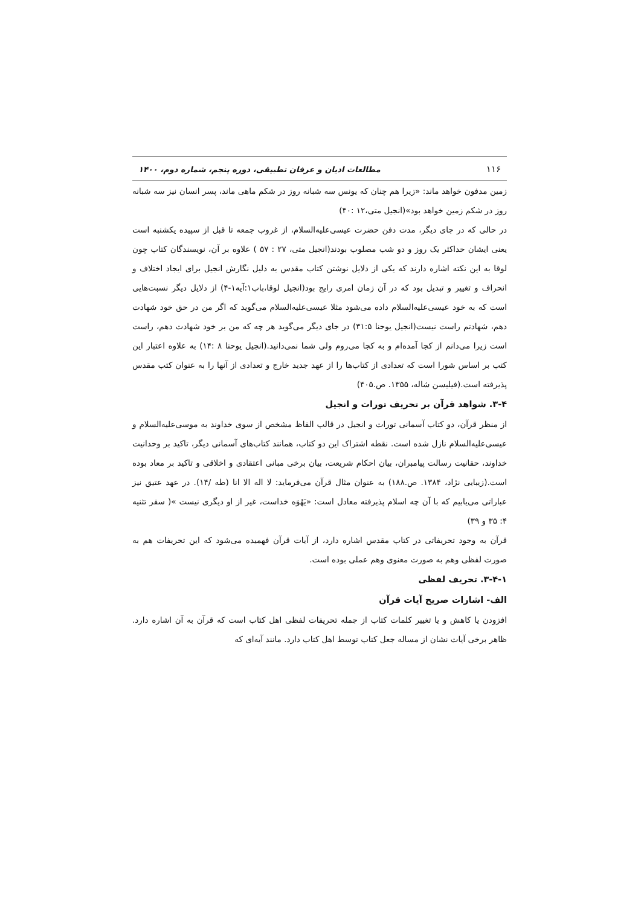۱۱۶ مطالعات ادیان و عرفان تطبیقی، دوره پنجم، شماره دوم، ۱۴۰۰
زمین مدفون خواهد ماند: «زیرا هم چنان که یونس سه شبانه روز در شکم ماهی ماند، پسر انسان نیز سه شبانه روز در شکم زمین خواهد بود»(انجیل متی،۱۲ :۴۰)
در حالی که در جای دیگر، مدت دفن حضرت عیسی‌علیه‌السلام، از غروب جمعه تا قبل از سپیده یکشنبه است یعنی ایشان حداکثر یک روز و دو شب مصلوب بودند(انجیل متی، ۲۷ : ۵۷ ) علاوه بر آن، نویسندگان کتاب چون لوقا به این نکته اشاره دارند که یکی از دلایل نوشتن کتاب مقدس به دلیل نگارش انجیل برای ایجاد اختلاف و انحراف و تغییر و تبدیل بود که در آن زمان امری رایج بود(انجیل لوقا،باب۱:آیه۱-۴) از دلایل دیگر نسبت‌هایی است که به خود عیسی‌علیه‌السلام داده می‌شود مثلا عیسی‌علیه‌السلام می‌گوید که اگر من در حق خود شهادت دهم، شهادتم راست نیست(انجیل یوحنا ۳۱:۵) در جای دیگر می‌گوید هر چه که من بر خود شهادت دهم، راست است زیرا می‌دانم از کجا آمده‌ام و به کجا می‌روم ولی شما نمی‌دانید.(انجیل یوحنا ۸ :۱۴) به علاوه اعتبار این کتب بر اساس شورا است که تعدادی از کتاب‌ها را از عهد جدید خارج و تعدادی از آنها را به عنوان کتب مقدس پذیرفته است.(فیلیسن شاله، ۱۳۵۵. ص.۴۰۵)
۳-۴. شواهد قرآن بر تحریف تورات و انجیل
از منظر قرآن، دو کتاب آسمانی تورات و انجیل در قالب الفاظ مشخص از سوی خداوند به موسی‌علیه‌السلام و عیسی‌علیه‌السلام نازل شده است. نقطه اشتراک این دو کتاب، همانند کتاب‌های آسمانی دیگر، تاکید بر وحدانیت خداوند، حقانیت رسالت پیامبران، بیان احکام شریعت، بیان برخی مبانی اعتقادی و اخلاقی و تاکید بر معاد بوده است.(زیبایی نژاد، ۱۳۸۴. ص.۱۸۸) به عنوان مثال قرآن می‌فرماید: لا اله الا انا (طه /۱۴). در عهد عتیق نیز عباراتی می‌یابیم که با آن چه اسلام پذیرفته معادل است: «یَهُوَه خداست، غیر از او دیگری نیست »( سفر تثنیه ۴: ۳۵ و ۳۹)
قرآن به وجود تحریفاتی در کتاب مقدس اشاره دارد، از آیات قرآن فهمیده می‌شود که این تحریفات هم به صورت لفظی وهم به صورت معنوی وهم عملی بوده است.
۳-۴-۱. تحریف لفظی
الف- اشارات صریح آیات قرآن
افزودن یا کاهش و یا تغییر کلمات کتاب از جمله تحریفات لفظی اهل کتاب است که قرآن به آن اشاره دارد. ظاهر برخی آیات نشان از مساله جعل کتاب توسط اهل کتاب دارد. مانند آیه‌ای که